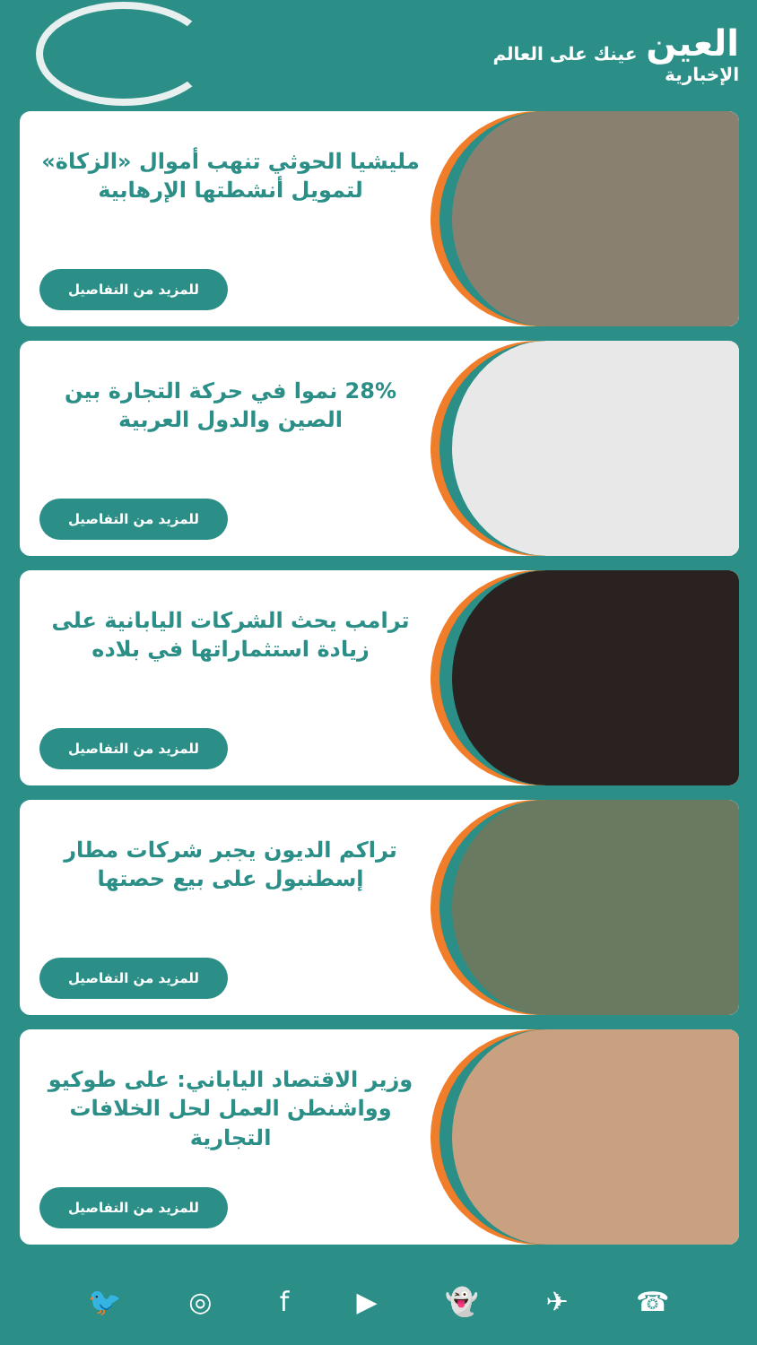عينك على العالم
العين
الإخبارية
مليشيا الحوثي تنهب أموال «الزكاة» لتمويل أنشطتها الإرهابية
للمزيد من التفاصيل
28% نموا في حركة التجارة بين الصين والدول العربية
للمزيد من التفاصيل
ترامب يحث الشركات اليابانية على زيادة استثماراتها في بلاده
للمزيد من التفاصيل
تراكم الديون يجبر شركات مطار إسطنبول على بيع حصتها
للمزيد من التفاصيل
وزير الاقتصاد الياباني: على طوكيو وواشنطن العمل لحل الخلافات التجارية
للمزيد من التفاصيل
🐦 ◎ f ▶ 👻 ✈ ☎